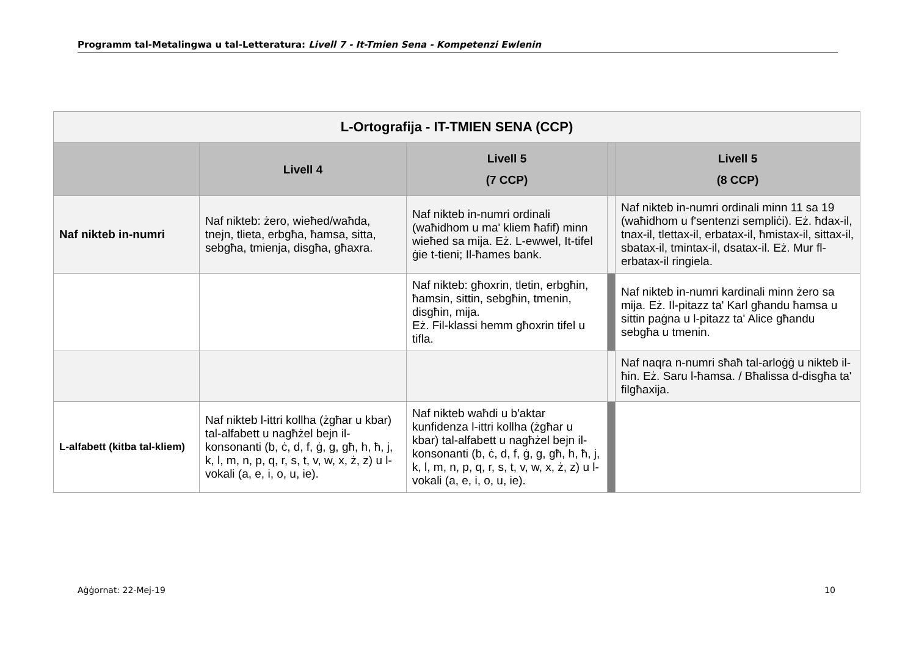Programm tal-Metalingwa u tal-Letteratura: Livell 7 - It-Tmien Sena - Kompetenzi Ewlenin
| L-Ortografija - IT-TMIEN SENA (CCP) | | | | |
| --- | --- | --- | --- | --- |
| | Livell 4 | Livell 5 (7 CCP) | | Livell 5 (8 CCP) |
| Naf nikteb in-numri | Naf nikteb: żero, wieħed/waħda, tnejn, tlieta, erbgħa, ħamsa, sitta, sebgħa, tmienja, disgħa, għaxra. | Naf nikteb in-numri ordinali (waħidhom u ma' kliem ħafif) minn wieħed sa mija. Eż. L-ewwel, It-tifel ġie t-tieni; Il-ħames bank. | | Naf nikteb in-numri ordinali minn 11 sa 19 (waħidhom u f'sentenzi sempliċi). Eż. ħdax-il, tnax-il, tlettax-il, erbatax-il, ħmistax-il, sittax-il, sbatax-il, tmintax-il, dsatax-il. Eż. Mur fl-erbatax-il ringiela. |
| | | Naf nikteb: għoxrin, tletin, erbgħin, ħamsin, sittin, sebgħin, tmenin, disgħin, mija. Eż. Fil-klassi hemm għoxrin tifel u tifla. | | Naf nikteb in-numri kardinali minn żero sa mija. Eż. Il-pitazz ta' Karl għandu ħamsa u sittin paġna u l-pitazz ta' Alice għandu sebgħa u tmenin. |
| | | | | Naf naqra n-numri sħaħ tal-arloġġ u nikteb il-ħin. Eż. Saru l-ħamsa. / Bħalissa d-disgħa ta' filgħaxija. |
| L-alfabett (kitba tal-kliem) | Naf nikteb l-ittri kollha (żgħar u kbar) tal-alfabett u nagħżel bejn il-konsonanti (b, ċ, d, f, ġ, g, għ, h, ħ, j, k, l, m, n, p, q, r, s, t, v, w, x, ż, z) u l-vokali (a, e, i, o, u, ie). | Naf nikteb waħdi u b'aktar kunfidenza l-ittri kollha (żgħar u kbar) tal-alfabett u nagħżel bejn il-konsonanti (b, ċ, d, f, ġ, g, għ, h, ħ, j, k, l, m, n, p, q, r, s, t, v, w, x, ż, z) u l-vokali (a, e, i, o, u, ie). | | |
Aġġornat: 22-Mej-19 10